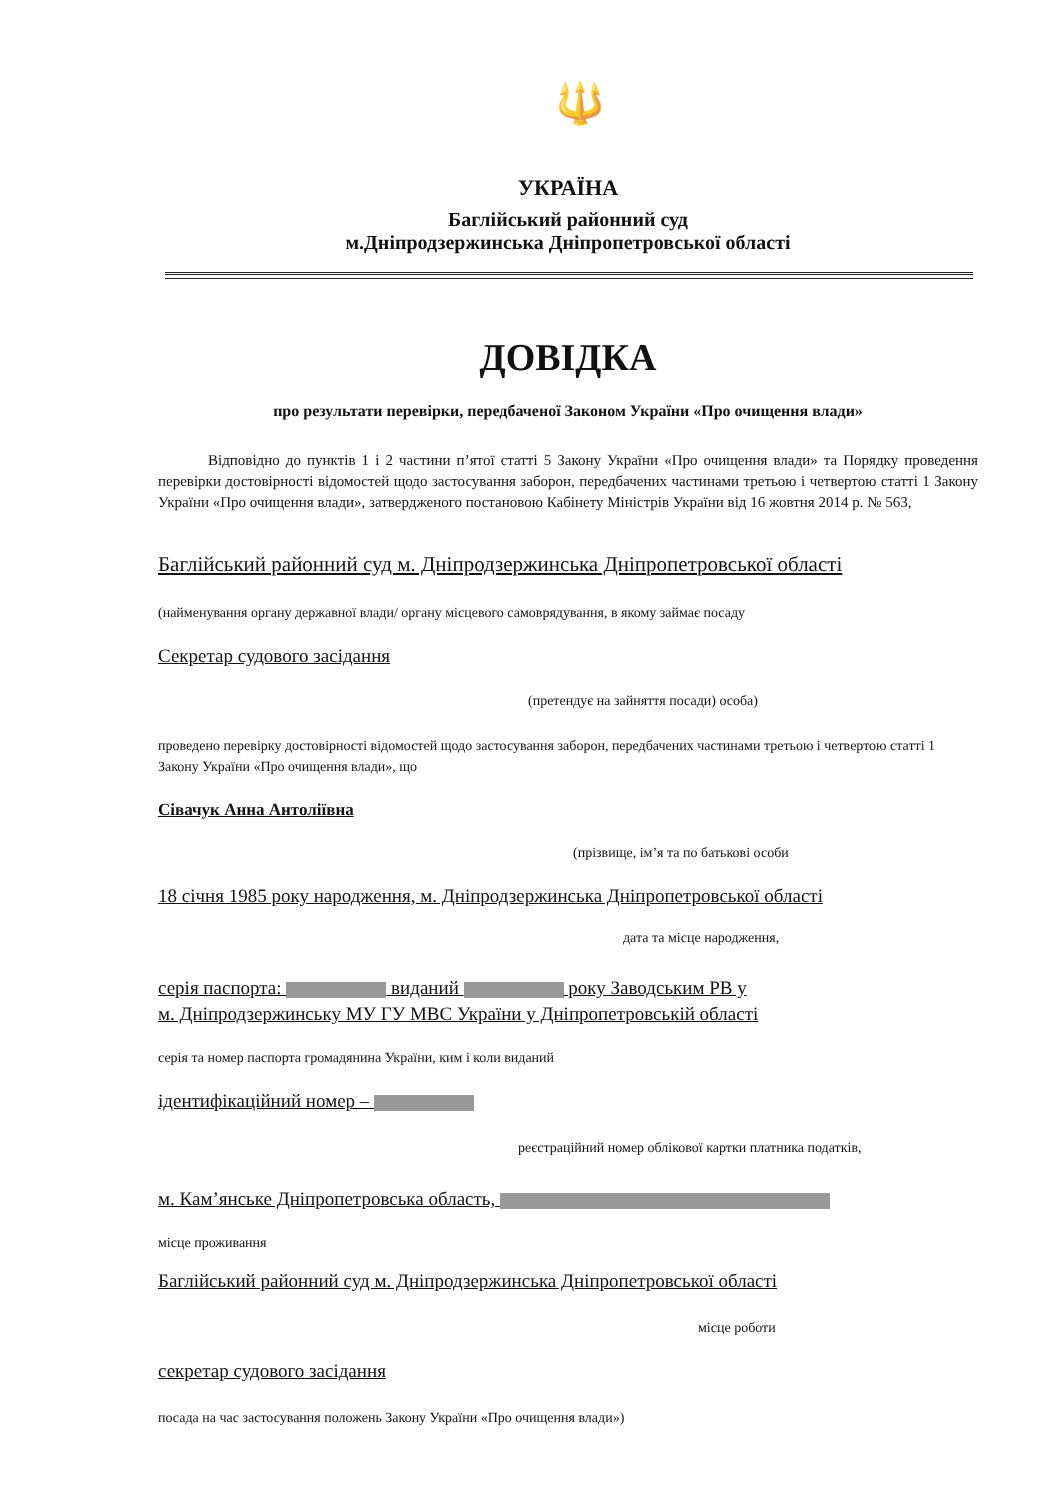🔱
УКРАЇНА
Баглійський районний суд
м.Дніпродзержинська Дніпропетровської області
ДОВІДКА
про результати перевірки, передбаченої Законом України «Про очищення влади»
Відповідно до пунктів 1 і 2 частини п’ятої статті 5 Закону України «Про очищення влади» та Порядку проведення перевірки достовірності відомостей щодо застосування заборон, передбачених частинами третьою і четвертою статті 1 Закону України «Про очищення влади», затвердженого постановою Кабінету Міністрів України від 16 жовтня 2014 р. № 563,
Баглійський районний суд м. Дніпродзержинська Дніпропетровської області
(найменування органу державної влади/ органу місцевого самоврядування, в якому займає посаду
Секретар судового засідання
(претендує на зайняття посади) особа)
проведено перевірку достовірності відомостей щодо застосування заборон, передбачених частинами третьою і четвертою статті 1 Закону України «Про очищення влади», що
Сівачук Анна Антоліївна
(прізвище, ім’я та по батькові особи
18 січня 1985 року народження, м. Дніпродзержинська Дніпропетровської області
дата та місце народження,
серія паспорта: виданий року Заводським РВ у
м. Дніпродзержинську МУ ГУ МВС України у Дніпропетровській області
серія та номер паспорта громадянина України, ким і коли виданий
ідентифікаційний номер –
реєстраційний номер облікової картки платника податків,
м. Кам’янське Дніпропетровська область,
місце проживання
Баглійський районний суд м. Дніпродзержинська Дніпропетровської області
місце роботи
секретар судового засідання
посада на час застосування положень Закону України «Про очищення влади»)